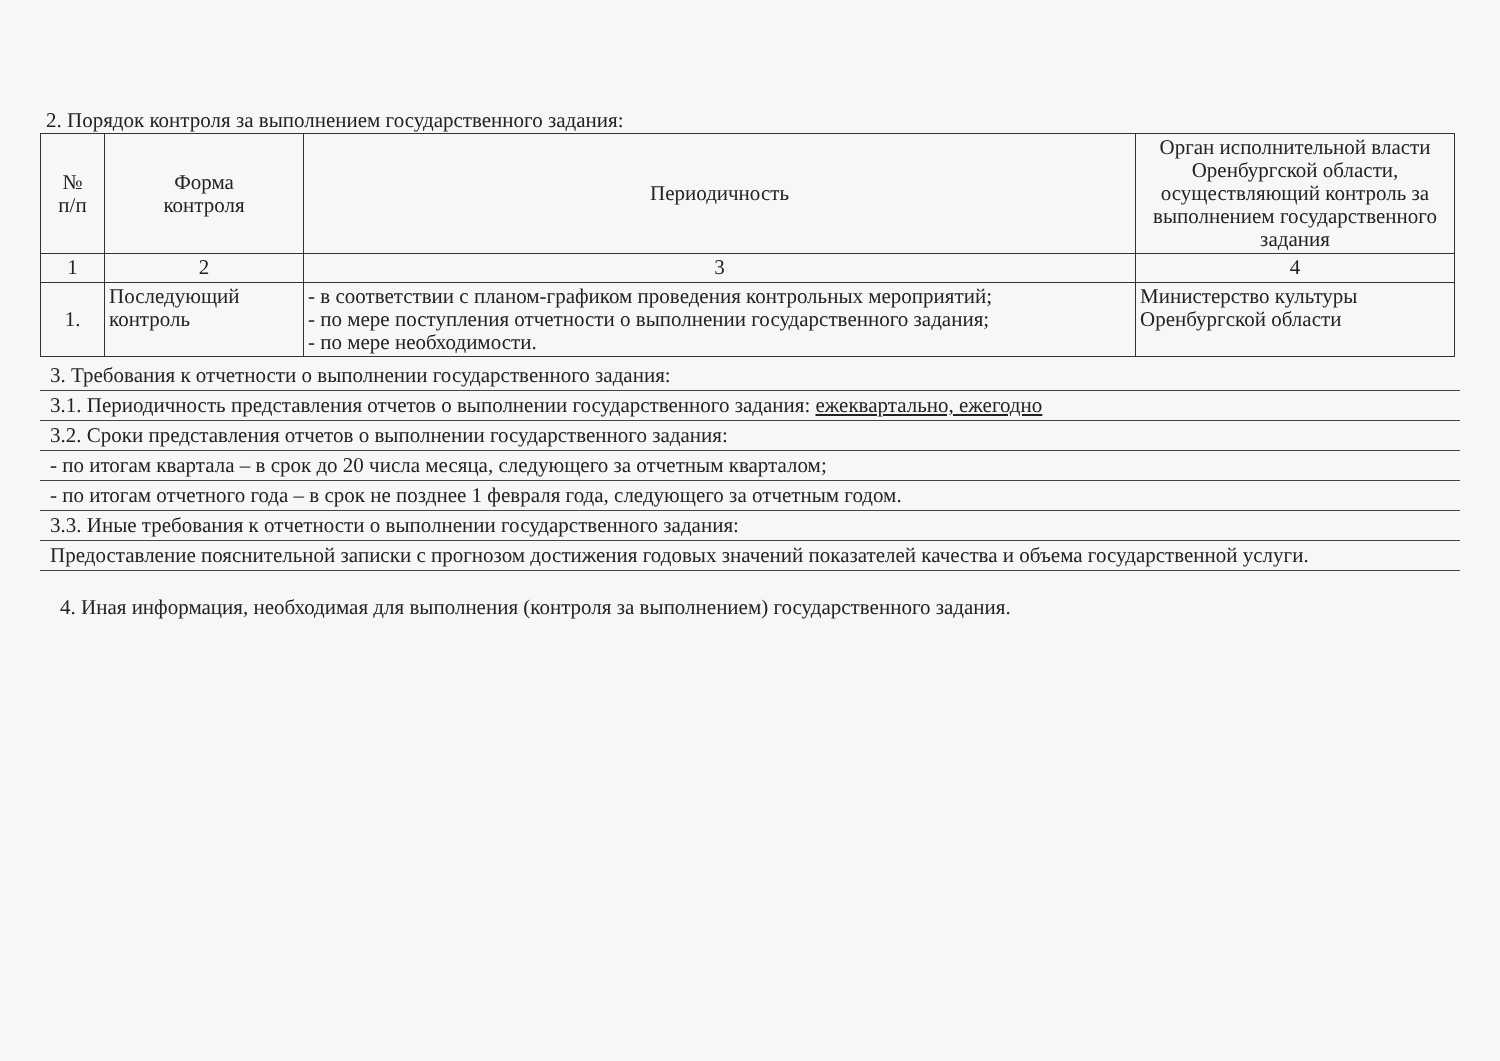2. Порядок контроля за выполнением государственного задания:
| № п/п | Форма контроля | Периодичность | Орган исполнительной власти Оренбургской области, осуществляющий контроль за выполнением государственного задания |
| --- | --- | --- | --- |
| 1 | 2 | 3 | 4 |
| 1. | Последующий контроль | - в соответствии с планом-графиком проведения контрольных мероприятий; - по мере поступления отчетности о выполнении государственного задания; - по мере необходимости. | Министерство культуры Оренбургской области |
3. Требования к отчетности о выполнении государственного задания:
3.1. Периодичность представления отчетов о выполнении государственного задания: ежеквартально, ежегодно
3.2. Сроки представления отчетов о выполнении государственного задания:
- по итогам квартала – в срок до 20 числа месяца, следующего за отчетным кварталом;
- по итогам отчетного года – в срок не позднее 1 февраля года, следующего за отчетным годом.
3.3. Иные требования к отчетности о выполнении государственного задания:
Предоставление пояснительной записки с прогнозом достижения годовых значений показателей качества и объема государственной услуги.
4. Иная информация, необходимая для выполнения (контроля за выполнением) государственного задания.